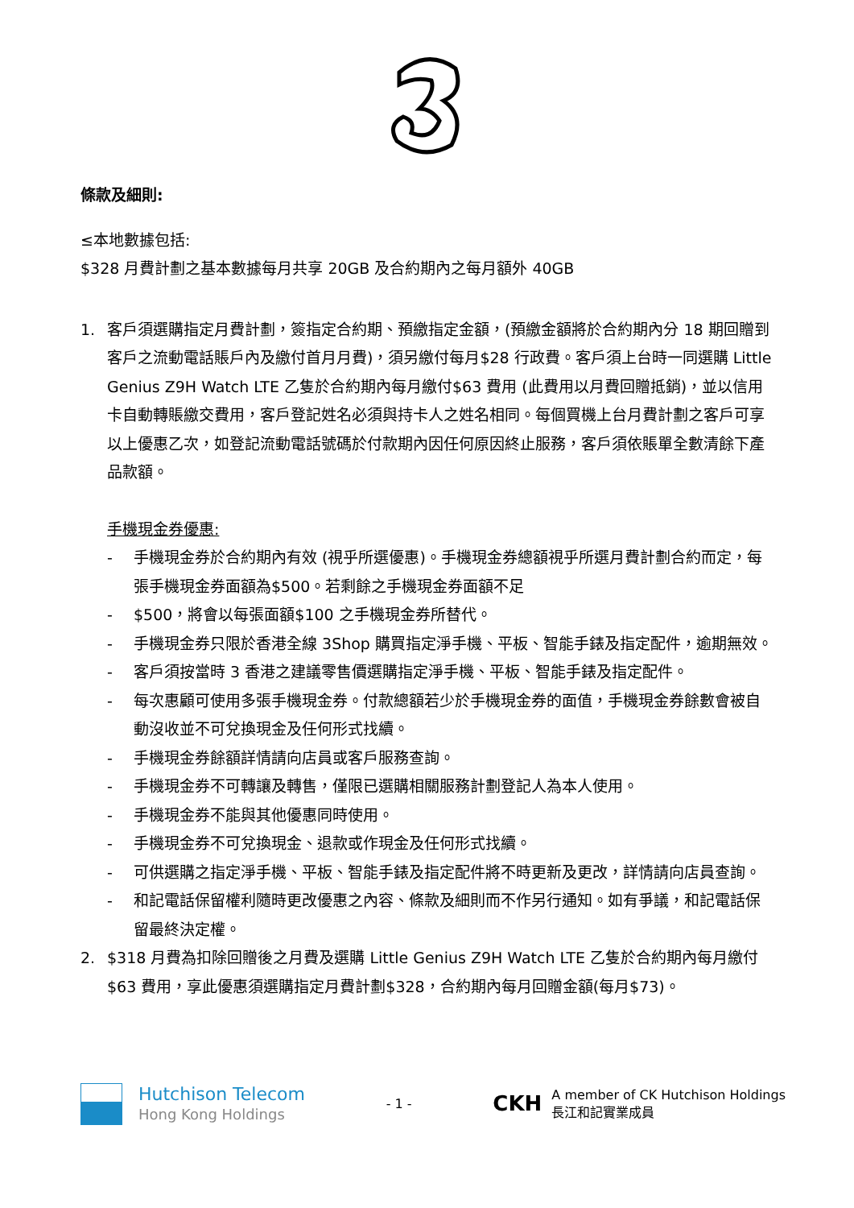條款及細則:
≤本地數據包括:
$328 月費計劃之基本數據每月共享 20GB 及合約期內之每月額外 40GB
1. 客戶須選購指定月費計劃，簽指定合約期、預繳指定金額，(預繳金額將於合約期內分 18 期回贈到客戶之流動電話賬戶內及繳付首月月費)，須另繳付每月$28 行政費。客戶須上台時一同選購 Little Genius Z9H Watch LTE 乙隻於合約期內每月繳付$63 費用 (此費用以月費回贈抵銷)，並以信用卡自動轉賬繳交費用，客戶登記姓名必須與持卡人之姓名相同。每個買機上台月費計劃之客戶可享以上優惠乙次，如登記流動電話號碼於付款期內因任何原因終止服務，客戶須依賬單全數清餘下產品款額。
手機現金券優惠:
- 手機現金券於合約期內有效 (視乎所選優惠)。手機現金券總額視乎所選月費計劃合約而定，每張手機現金券面額為$500。若剩餘之手機現金券面額不足
- $500，將會以每張面額$100 之手機現金券所替代。
- 手機現金券只限於香港全線 3Shop 購買指定淨手機、平板、智能手錶及指定配件，逾期無效。
- 客戶須按當時 3 香港之建議零售價選購指定淨手機、平板、智能手錶及指定配件。
- 每次惠顧可使用多張手機現金券。付款總額若少於手機現金券的面值，手機現金券餘數會被自動沒收並不可兌換現金及任何形式找續。
- 手機現金券餘額詳情請向店員或客戶服務查詢。
- 手機現金券不可轉讓及轉售，僅限已選購相關服務計劃登記人為本人使用。
- 手機現金券不能與其他優惠同時使用。
- 手機現金券不可兌換現金、退款或作現金及任何形式找續。
- 可供選購之指定淨手機、平板、智能手錶及指定配件將不時更新及更改，詳情請向店員查詢。
- 和記電話保留權利隨時更改優惠之內容、條款及細則而不作另行通知。如有爭議，和記電話保留最終決定權。
2. $318 月費為扣除回贈後之月費及選購 Little Genius Z9H Watch LTE 乙隻於合約期內每月繳付$63 費用，享此優惠須選購指定月費計劃$328，合約期內每月回贈金額(每月$73)。
Hutchison Telecom
Hong Kong Holdings
- 1 -
CKH
A member of CK Hutchison Holdings
長江和記實業成員